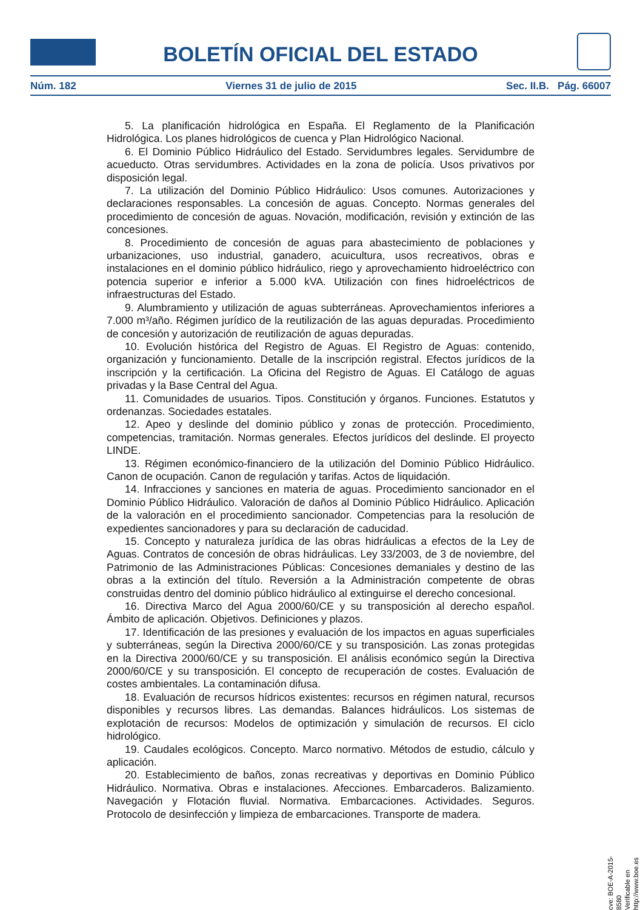BOLETÍN OFICIAL DEL ESTADO
Núm. 182 Viernes 31 de julio de 2015 Sec. II.B. Pág. 66007
5. La planificación hidrológica en España. El Reglamento de la Planificación Hidrológica. Los planes hidrológicos de cuenca y Plan Hidrológico Nacional.
6. El Dominio Público Hidráulico del Estado. Servidumbres legales. Servidumbre de acueducto. Otras servidumbres. Actividades en la zona de policía. Usos privativos por disposición legal.
7. La utilización del Dominio Público Hidráulico: Usos comunes. Autorizaciones y declaraciones responsables. La concesión de aguas. Concepto. Normas generales del procedimiento de concesión de aguas. Novación, modificación, revisión y extinción de las concesiones.
8. Procedimiento de concesión de aguas para abastecimiento de poblaciones y urbanizaciones, uso industrial, ganadero, acuicultura, usos recreativos, obras e instalaciones en el dominio público hidráulico, riego y aprovechamiento hidroeléctrico con potencia superior e inferior a 5.000 kVA. Utilización con fines hidroeléctricos de infraestructuras del Estado.
9. Alumbramiento y utilización de aguas subterráneas. Aprovechamientos inferiores a 7.000 m³/año. Régimen jurídico de la reutilización de las aguas depuradas. Procedimiento de concesión y autorización de reutilización de aguas depuradas.
10. Evolución histórica del Registro de Aguas. El Registro de Aguas: contenido, organización y funcionamiento. Detalle de la inscripción registral. Efectos jurídicos de la inscripción y la certificación. La Oficina del Registro de Aguas. El Catálogo de aguas privadas y la Base Central del Agua.
11. Comunidades de usuarios. Tipos. Constitución y órganos. Funciones. Estatutos y ordenanzas. Sociedades estatales.
12. Apeo y deslinde del dominio público y zonas de protección. Procedimiento, competencias, tramitación. Normas generales. Efectos jurídicos del deslinde. El proyecto LINDE.
13. Régimen económico-financiero de la utilización del Dominio Público Hidráulico. Canon de ocupación. Canon de regulación y tarifas. Actos de liquidación.
14. Infracciones y sanciones en materia de aguas. Procedimiento sancionador en el Dominio Público Hidráulico. Valoración de daños al Dominio Público Hidráulico. Aplicación de la valoración en el procedimiento sancionador. Competencias para la resolución de expedientes sancionadores y para su declaración de caducidad.
15. Concepto y naturaleza jurídica de las obras hidráulicas a efectos de la Ley de Aguas. Contratos de concesión de obras hidráulicas. Ley 33/2003, de 3 de noviembre, del Patrimonio de las Administraciones Públicas: Concesiones demaniales y destino de las obras a la extinción del título. Reversión a la Administración competente de obras construidas dentro del dominio público hidráulico al extinguirse el derecho concesional.
16. Directiva Marco del Agua 2000/60/CE y su transposición al derecho español. Ámbito de aplicación. Objetivos. Definiciones y plazos.
17. Identificación de las presiones y evaluación de los impactos en aguas superficiales y subterráneas, según la Directiva 2000/60/CE y su transposición. Las zonas protegidas en la Directiva 2000/60/CE y su transposición. El análisis económico según la Directiva 2000/60/CE y su transposición. El concepto de recuperación de costes. Evaluación de costes ambientales. La contaminación difusa.
18. Evaluación de recursos hídricos existentes: recursos en régimen natural, recursos disponibles y recursos libres. Las demandas. Balances hidráulicos. Los sistemas de explotación de recursos: Modelos de optimización y simulación de recursos. El ciclo hidrológico.
19. Caudales ecológicos. Concepto. Marco normativo. Métodos de estudio, cálculo y aplicación.
20. Establecimiento de baños, zonas recreativas y deportivas en Dominio Público Hidráulico. Normativa. Obras e instalaciones. Afecciones. Embarcaderos. Balizamiento. Navegación y Flotación fluvial. Normativa. Embarcaciones. Actividades. Seguros. Protocolo de desinfección y limpieza de embarcaciones. Transporte de madera.
cve: BOE-A-2015-8580
Verificable en http://www.boe.es